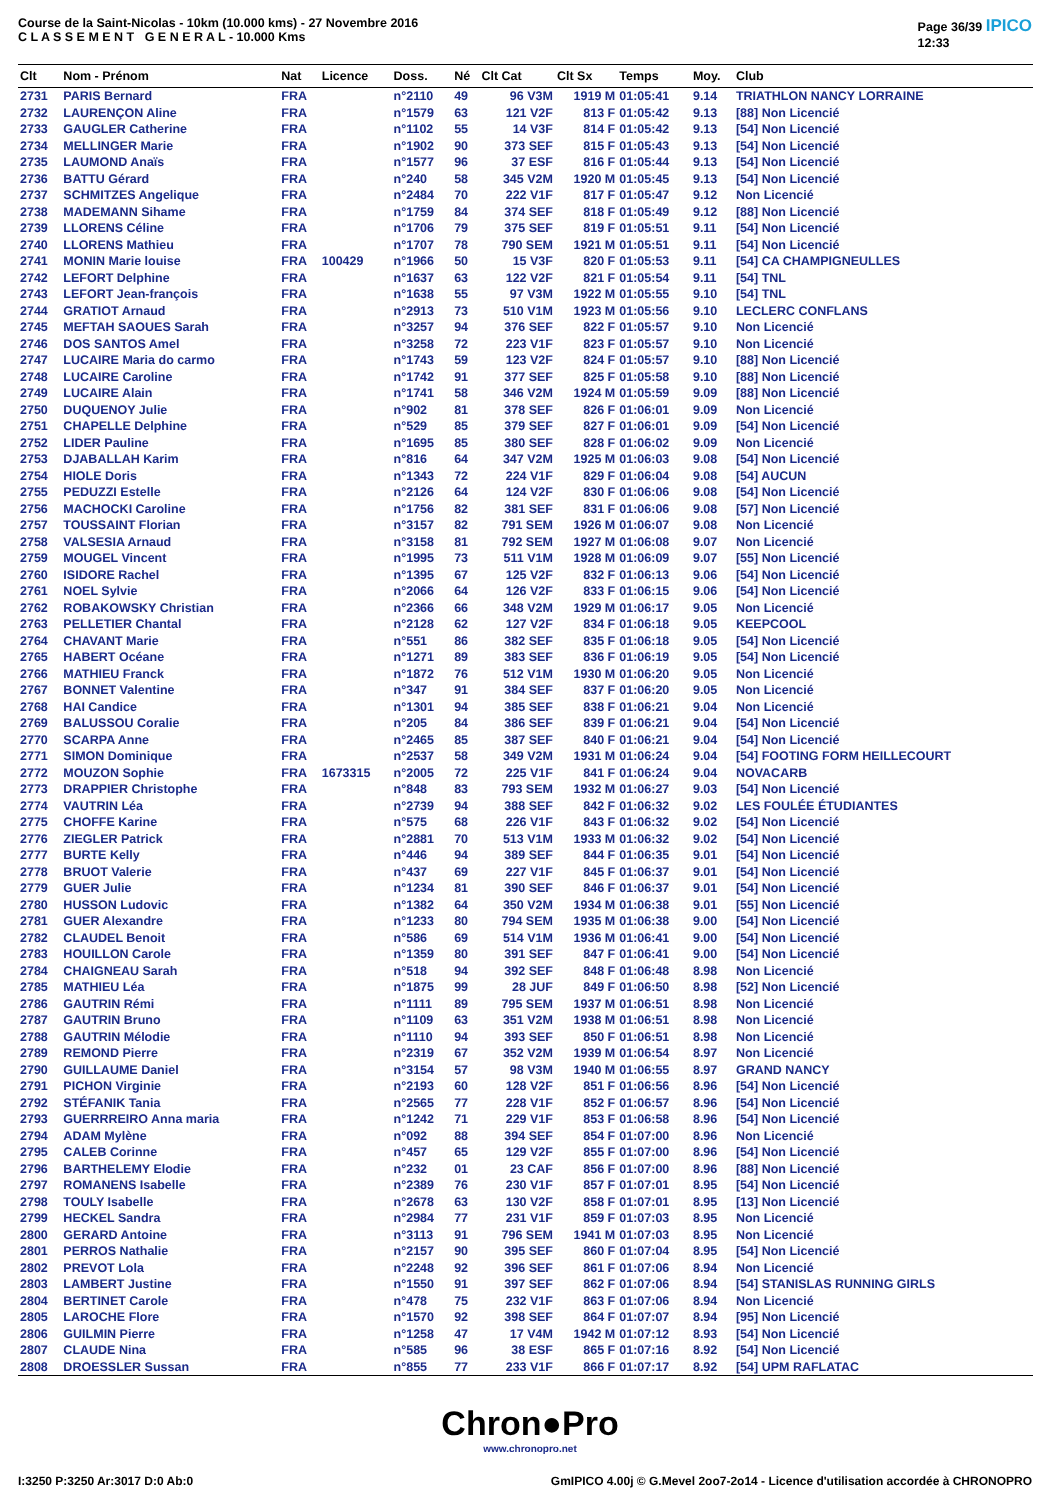Course de la Saint-Nicolas - 10km (10.000 kms) - 27 Novembre 2016
C L A S S E M E N T G E N E R A L - 10.000 Kms
Page 36/39 IPICO
12:33
| Clt | Nom - Prénom | Nat | Licence | Doss. | Né | Clt Cat | Clt Sx | Temps | Moy. | Club |
| --- | --- | --- | --- | --- | --- | --- | --- | --- | --- | --- |
| 2731 | PARIS Bernard | FRA | | n°2110 | 49 | 96 V3M | 1919 M | 01:05:41 | 9.14 | TRIATHLON NANCY LORRAINE |
| 2732 | LAURENÇON Aline | FRA | | n°1579 | 63 | 121 V2F | 813 F | 01:05:42 | 9.13 | [88] Non Licencié |
| 2733 | GAUGLER Catherine | FRA | | n°1102 | 55 | 14 V3F | 814 F | 01:05:42 | 9.13 | [54] Non Licencié |
| 2734 | MELLINGER Marie | FRA | | n°1902 | 90 | 373 SEF | 815 F | 01:05:43 | 9.13 | [54] Non Licencié |
| 2735 | LAUMOND Anaïs | FRA | | n°1577 | 96 | 37 ESF | 816 F | 01:05:44 | 9.13 | [54] Non Licencié |
| 2736 | BATTU Gérard | FRA | | n°240 | 58 | 345 V2M | 1920 M | 01:05:45 | 9.13 | [54] Non Licencié |
| 2737 | SCHMITZES Angelique | FRA | | n°2484 | 70 | 222 V1F | 817 F | 01:05:47 | 9.12 | Non Licencié |
| 2738 | MADEMANN Sihame | FRA | | n°1759 | 84 | 374 SEF | 818 F | 01:05:49 | 9.12 | [88] Non Licencié |
| 2739 | LLORENS Céline | FRA | | n°1706 | 79 | 375 SEF | 819 F | 01:05:51 | 9.11 | [54] Non Licencié |
| 2740 | LLORENS Mathieu | FRA | | n°1707 | 78 | 790 SEM | 1921 M | 01:05:51 | 9.11 | [54] Non Licencié |
| 2741 | MONIN Marie louise | FRA | 100429 | n°1966 | 50 | 15 V3F | 820 F | 01:05:53 | 9.11 | [54] CA CHAMPIGNEULLES |
| 2742 | LEFORT Delphine | FRA | | n°1637 | 63 | 122 V2F | 821 F | 01:05:54 | 9.11 | [54] TNL |
| 2743 | LEFORT Jean-françois | FRA | | n°1638 | 55 | 97 V3M | 1922 M | 01:05:55 | 9.10 | [54] TNL |
| 2744 | GRATIOT Arnaud | FRA | | n°2913 | 73 | 510 V1M | 1923 M | 01:05:56 | 9.10 | LECLERC CONFLANS |
| 2745 | MEFTAH SAOUES Sarah | FRA | | n°3257 | 94 | 376 SEF | 822 F | 01:05:57 | 9.10 | Non Licencié |
| 2746 | DOS SANTOS Amel | FRA | | n°3258 | 72 | 223 V1F | 823 F | 01:05:57 | 9.10 | Non Licencié |
| 2747 | LUCAIRE Maria do carmo | FRA | | n°1743 | 59 | 123 V2F | 824 F | 01:05:57 | 9.10 | [88] Non Licencié |
| 2748 | LUCAIRE Caroline | FRA | | n°1742 | 91 | 377 SEF | 825 F | 01:05:58 | 9.10 | [88] Non Licencié |
| 2749 | LUCAIRE Alain | FRA | | n°1741 | 58 | 346 V2M | 1924 M | 01:05:59 | 9.09 | [88] Non Licencié |
| 2750 | DUQUENOY Julie | FRA | | n°902 | 81 | 378 SEF | 826 F | 01:06:01 | 9.09 | Non Licencié |
| 2751 | CHAPELLE Delphine | FRA | | n°529 | 85 | 379 SEF | 827 F | 01:06:01 | 9.09 | [54] Non Licencié |
| 2752 | LIDER Pauline | FRA | | n°1695 | 85 | 380 SEF | 828 F | 01:06:02 | 9.09 | Non Licencié |
| 2753 | DJABALLAH Karim | FRA | | n°816 | 64 | 347 V2M | 1925 M | 01:06:03 | 9.08 | [54] Non Licencié |
| 2754 | HIOLE Doris | FRA | | n°1343 | 72 | 224 V1F | 829 F | 01:06:04 | 9.08 | [54] AUCUN |
| 2755 | PEDUZZI Estelle | FRA | | n°2126 | 64 | 124 V2F | 830 F | 01:06:06 | 9.08 | [54] Non Licencié |
| 2756 | MACHOCKI Caroline | FRA | | n°1756 | 82 | 381 SEF | 831 F | 01:06:06 | 9.08 | [57] Non Licencié |
| 2757 | TOUSSAINT Florian | FRA | | n°3157 | 82 | 791 SEM | 1926 M | 01:06:07 | 9.08 | Non Licencié |
| 2758 | VALSESIA Arnaud | FRA | | n°3158 | 81 | 792 SEM | 1927 M | 01:06:08 | 9.07 | Non Licencié |
| 2759 | MOUGEL Vincent | FRA | | n°1995 | 73 | 511 V1M | 1928 M | 01:06:09 | 9.07 | [55] Non Licencié |
| 2760 | ISIDORE Rachel | FRA | | n°1395 | 67 | 125 V2F | 832 F | 01:06:13 | 9.06 | [54] Non Licencié |
| 2761 | NOEL Sylvie | FRA | | n°2066 | 64 | 126 V2F | 833 F | 01:06:15 | 9.06 | [54] Non Licencié |
| 2762 | ROBAKOWSKY Christian | FRA | | n°2366 | 66 | 348 V2M | 1929 M | 01:06:17 | 9.05 | Non Licencié |
| 2763 | PELLETIER Chantal | FRA | | n°2128 | 62 | 127 V2F | 834 F | 01:06:18 | 9.05 | KEEPCOOL |
| 2764 | CHAVANT Marie | FRA | | n°551 | 86 | 382 SEF | 835 F | 01:06:18 | 9.05 | [54] Non Licencié |
| 2765 | HABERT Océane | FRA | | n°1271 | 89 | 383 SEF | 836 F | 01:06:19 | 9.05 | [54] Non Licencié |
| 2766 | MATHIEU Franck | FRA | | n°1872 | 76 | 512 V1M | 1930 M | 01:06:20 | 9.05 | Non Licencié |
| 2767 | BONNET Valentine | FRA | | n°347 | 91 | 384 SEF | 837 F | 01:06:20 | 9.05 | Non Licencié |
| 2768 | HAI Candice | FRA | | n°1301 | 94 | 385 SEF | 838 F | 01:06:21 | 9.04 | Non Licencié |
| 2769 | BALUSSOU Coralie | FRA | | n°205 | 84 | 386 SEF | 839 F | 01:06:21 | 9.04 | [54] Non Licencié |
| 2770 | SCARPA Anne | FRA | | n°2465 | 85 | 387 SEF | 840 F | 01:06:21 | 9.04 | [54] Non Licencié |
| 2771 | SIMON Dominique | FRA | | n°2537 | 58 | 349 V2M | 1931 M | 01:06:24 | 9.04 | [54] FOOTING FORM HEILLECOURT |
| 2772 | MOUZON Sophie | FRA | 1673315 | n°2005 | 72 | 225 V1F | 841 F | 01:06:24 | 9.04 | NOVACARB |
| 2773 | DRAPPIER Christophe | FRA | | n°848 | 83 | 793 SEM | 1932 M | 01:06:27 | 9.03 | [54] Non Licencié |
| 2774 | VAUTRIN Léa | FRA | | n°2739 | 94 | 388 SEF | 842 F | 01:06:32 | 9.02 | LES FOULÉE ÉTUDIANTES |
| 2775 | CHOFFE Karine | FRA | | n°575 | 68 | 226 V1F | 843 F | 01:06:32 | 9.02 | [54] Non Licencié |
| 2776 | ZIEGLER Patrick | FRA | | n°2881 | 70 | 513 V1M | 1933 M | 01:06:32 | 9.02 | [54] Non Licencié |
| 2777 | BURTE Kelly | FRA | | n°446 | 94 | 389 SEF | 844 F | 01:06:35 | 9.01 | [54] Non Licencié |
| 2778 | BRUOT Valerie | FRA | | n°437 | 69 | 227 V1F | 845 F | 01:06:37 | 9.01 | [54] Non Licencié |
| 2779 | GUER Julie | FRA | | n°1234 | 81 | 390 SEF | 846 F | 01:06:37 | 9.01 | [54] Non Licencié |
| 2780 | HUSSON Ludovic | FRA | | n°1382 | 64 | 350 V2M | 1934 M | 01:06:38 | 9.01 | [55] Non Licencié |
| 2781 | GUER Alexandre | FRA | | n°1233 | 80 | 794 SEM | 1935 M | 01:06:38 | 9.00 | [54] Non Licencié |
| 2782 | CLAUDEL Benoit | FRA | | n°586 | 69 | 514 V1M | 1936 M | 01:06:41 | 9.00 | [54] Non Licencié |
| 2783 | HOUILLON Carole | FRA | | n°1359 | 80 | 391 SEF | 847 F | 01:06:41 | 9.00 | [54] Non Licencié |
| 2784 | CHAIGNEAU Sarah | FRA | | n°518 | 94 | 392 SEF | 848 F | 01:06:48 | 8.98 | Non Licencié |
| 2785 | MATHIEU Léa | FRA | | n°1875 | 99 | 28 JUF | 849 F | 01:06:50 | 8.98 | [52] Non Licencié |
| 2786 | GAUTRIN Rémi | FRA | | n°1111 | 89 | 795 SEM | 1937 M | 01:06:51 | 8.98 | Non Licencié |
| 2787 | GAUTRIN Bruno | FRA | | n°1109 | 63 | 351 V2M | 1938 M | 01:06:51 | 8.98 | Non Licencié |
| 2788 | GAUTRIN Mélodie | FRA | | n°1110 | 94 | 393 SEF | 850 F | 01:06:51 | 8.98 | Non Licencié |
| 2789 | REMOND Pierre | FRA | | n°2319 | 67 | 352 V2M | 1939 M | 01:06:54 | 8.97 | Non Licencié |
| 2790 | GUILLAUME Daniel | FRA | | n°3154 | 57 | 98 V3M | 1940 M | 01:06:55 | 8.97 | GRAND NANCY |
| 2791 | PICHON Virginie | FRA | | n°2193 | 60 | 128 V2F | 851 F | 01:06:56 | 8.96 | [54] Non Licencié |
| 2792 | STÉFANIK Tania | FRA | | n°2565 | 77 | 228 V1F | 852 F | 01:06:57 | 8.96 | [54] Non Licencié |
| 2793 | GUERRREIRO Anna maria | FRA | | n°1242 | 71 | 229 V1F | 853 F | 01:06:58 | 8.96 | [54] Non Licencié |
| 2794 | ADAM Mylène | FRA | | n°092 | 88 | 394 SEF | 854 F | 01:07:00 | 8.96 | Non Licencié |
| 2795 | CALEB Corinne | FRA | | n°457 | 65 | 129 V2F | 855 F | 01:07:00 | 8.96 | [54] Non Licencié |
| 2796 | BARTHELEMY Elodie | FRA | | n°232 | 01 | 23 CAF | 856 F | 01:07:00 | 8.96 | [88] Non Licencié |
| 2797 | ROMANENS Isabelle | FRA | | n°2389 | 76 | 230 V1F | 857 F | 01:07:01 | 8.95 | [54] Non Licencié |
| 2798 | TOULY Isabelle | FRA | | n°2678 | 63 | 130 V2F | 858 F | 01:07:01 | 8.95 | [13] Non Licencié |
| 2799 | HECKEL Sandra | FRA | | n°2984 | 77 | 231 V1F | 859 F | 01:07:03 | 8.95 | Non Licencié |
| 2800 | GERARD Antoine | FRA | | n°3113 | 91 | 796 SEM | 1941 M | 01:07:03 | 8.95 | Non Licencié |
| 2801 | PERROS Nathalie | FRA | | n°2157 | 90 | 395 SEF | 860 F | 01:07:04 | 8.95 | [54] Non Licencié |
| 2802 | PREVOT Lola | FRA | | n°2248 | 92 | 396 SEF | 861 F | 01:07:06 | 8.94 | Non Licencié |
| 2803 | LAMBERT Justine | FRA | | n°1550 | 91 | 397 SEF | 862 F | 01:07:06 | 8.94 | [54] STANISLAS RUNNING GIRLS |
| 2804 | BERTINET Carole | FRA | | n°478 | 75 | 232 V1F | 863 F | 01:07:06 | 8.94 | Non Licencié |
| 2805 | LAROCHE Flore | FRA | | n°1570 | 92 | 398 SEF | 864 F | 01:07:07 | 8.94 | [95] Non Licencié |
| 2806 | GUILMIN Pierre | FRA | | n°1258 | 47 | 17 V4M | 1942 M | 01:07:12 | 8.93 | [54] Non Licencié |
| 2807 | CLAUDE Nina | FRA | | n°585 | 96 | 38 ESF | 865 F | 01:07:16 | 8.92 | [54] Non Licencié |
| 2808 | DROESSLER Sussan | FRA | | n°855 | 77 | 233 V1F | 866 F | 01:07:17 | 8.92 | [54] UPM RAFLATAC |
Chron●Pro
www.chronopro.net
I:3250 P:3250 Ar:3017 D:0 Ab:0 GmIPICO 4.00j © G.Mevel 2oo7-2o14 - Licence d'utilisation accordée à CHRONOPRO